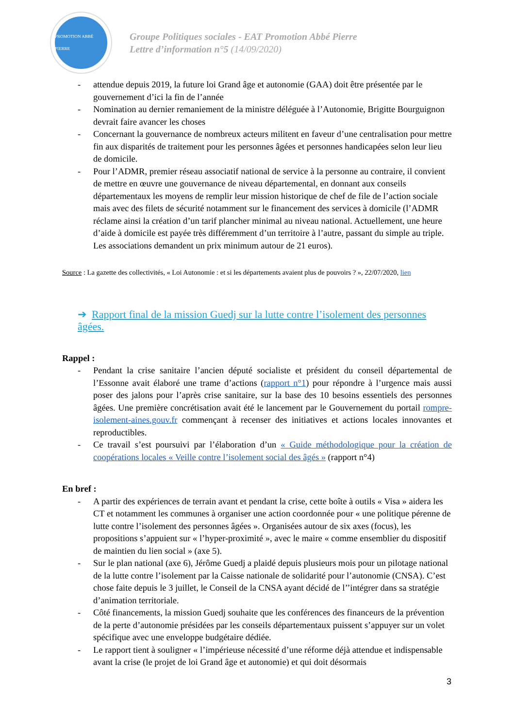PROMOTION ABBÉ PIERRE
Groupe Politiques sociales - EAT Promotion Abbé Pierre
Lettre d’information n°5 (14/09/2020)
- attendue depuis 2019, la future loi Grand âge et autonomie (GAA) doit être présentée par le gouvernement d’ici la fin de l’année
- Nomination au dernier remaniement de la ministre déléguée à l’Autonomie, Brigitte Bourguignon devrait faire avancer les choses
- Concernant la gouvernance de nombreux acteurs militent en faveur d’une centralisation pour mettre fin aux disparités de traitement pour les personnes âgées et personnes handicapées selon leur lieu de domicile.
- Pour l’ADMR, premier réseau associatif national de service à la personne au contraire, il convient de mettre en œuvre une gouvernance de niveau départemental, en donnant aux conseils départementaux les moyens de remplir leur mission historique de chef de file de l’action sociale mais avec des filets de sécurité notamment sur le financement des services à domicile (l’ADMR réclame ainsi la création d’un tarif plancher minimal au niveau national. Actuellement, une heure d’aide à domicile est payée très différemment d’un territoire à l’autre, passant du simple au triple. Les associations demandent un prix minimum autour de 21 euros).
Source : La gazette des collectivités, « Loi Autonomie : et si les départements avaient plus de pouvoirs ? », 22/07/2020, lien
➔ Rapport final de la mission Guedj sur la lutte contre l’isolement des personnes âgées.
Rappel :
- Pendant la crise sanitaire l’ancien député socialiste et président du conseil départemental de l’Essonne avait élaboré une trame d’actions (rapport n°1) pour répondre à l’urgence mais aussi poser des jalons pour l’après crise sanitaire, sur la base des 10 besoins essentiels des personnes âgées. Une première concrétisation avait été le lancement par le Gouvernement du portail rompre-isolement-aines.gouv.fr commençant à recenser des initiatives et actions locales innovantes et reproductibles.
- Ce travail s’est poursuivi par l’élaboration d’un « Guide méthodologique pour la création de coopérations locales « Veille contre l’isolement social des âgés » (rapport n°4)
En bref :
- A partir des expériences de terrain avant et pendant la crise, cette boîte à outils « Visa » aidera les CT et notamment les communes à organiser une action coordonnée pour « une politique pérenne de lutte contre l’isolement des personnes âgées ». Organisées autour de six axes (focus), les propositions s’appuient sur « l’hyper-proximité », avec le maire « comme ensemblier du dispositif de maintien du lien social » (axe 5).
- Sur le plan national (axe 6), Jérôme Guedj a plaidé depuis plusieurs mois pour un pilotage national de la lutte contre l’isolement par la Caisse nationale de solidarité pour l’autonomie (CNSA). C’est chose faite depuis le 3 juillet, le Conseil de la CNSA ayant décidé de l’’intégrer dans sa stratégie d’animation territoriale.
- Côté financements, la mission Guedj souhaite que les conférences des financeurs de la prévention de la perte d’autonomie présidées par les conseils départementaux puissent s’appuyer sur un volet spécifique avec une enveloppe budgétaire dédiée.
- Le rapport tient à souligner « l’impérieuse nécessité d’une réforme déjà attendue et indispensable avant la crise (le projet de loi Grand âge et autonomie) et qui doit désormais
3